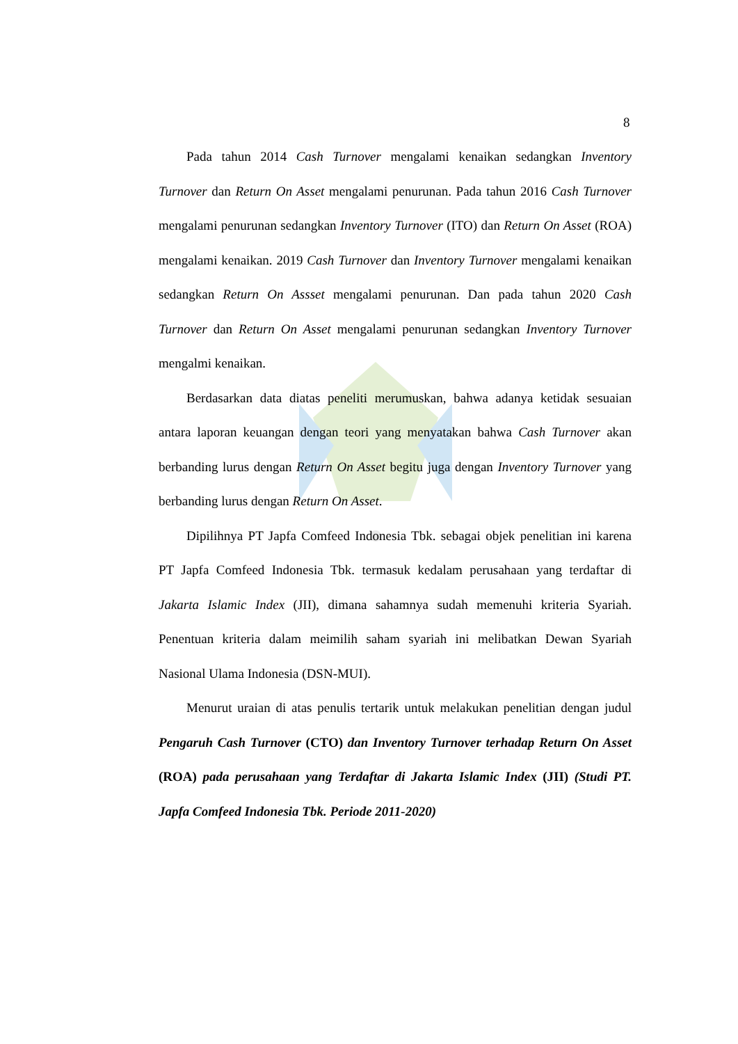8
Pada tahun 2014 Cash Turnover mengalami kenaikan sedangkan Inventory Turnover dan Return On Asset mengalami penurunan. Pada tahun 2016 Cash Turnover mengalami penurunan sedangkan Inventory Turnover (ITO) dan Return On Asset (ROA) mengalami kenaikan. 2019 Cash Turnover dan Inventory Turnover mengalami kenaikan sedangkan Return On Assset mengalami penurunan. Dan pada tahun 2020 Cash Turnover dan Return On Asset mengalami penurunan sedangkan Inventory Turnover mengalmi kenaikan.
Berdasarkan data diatas peneliti merumuskan, bahwa adanya ketidak sesuaian antara laporan keuangan dengan teori yang menyatakan bahwa Cash Turnover akan berbanding lurus dengan Return On Asset begitu juga dengan Inventory Turnover yang berbanding lurus dengan Return On Asset.
Dipilihnya PT Japfa Comfeed Indonesia Tbk. sebagai objek penelitian ini karena PT Japfa Comfeed Indonesia Tbk. termasuk kedalam perusahaan yang terdaftar di Jakarta Islamic Index (JII), dimana sahamnya sudah memenuhi kriteria Syariah. Penentuan kriteria dalam meimilih saham syariah ini melibatkan Dewan Syariah Nasional Ulama Indonesia (DSN-MUI).
Menurut uraian di atas penulis tertarik untuk melakukan penelitian dengan judul Pengaruh Cash Turnover (CTO) dan Inventory Turnover terhadap Return On Asset (ROA) pada perusahaan yang Terdaftar di Jakarta Islamic Index (JII) (Studi PT. Japfa Comfeed Indonesia Tbk. Periode 2011-2020)